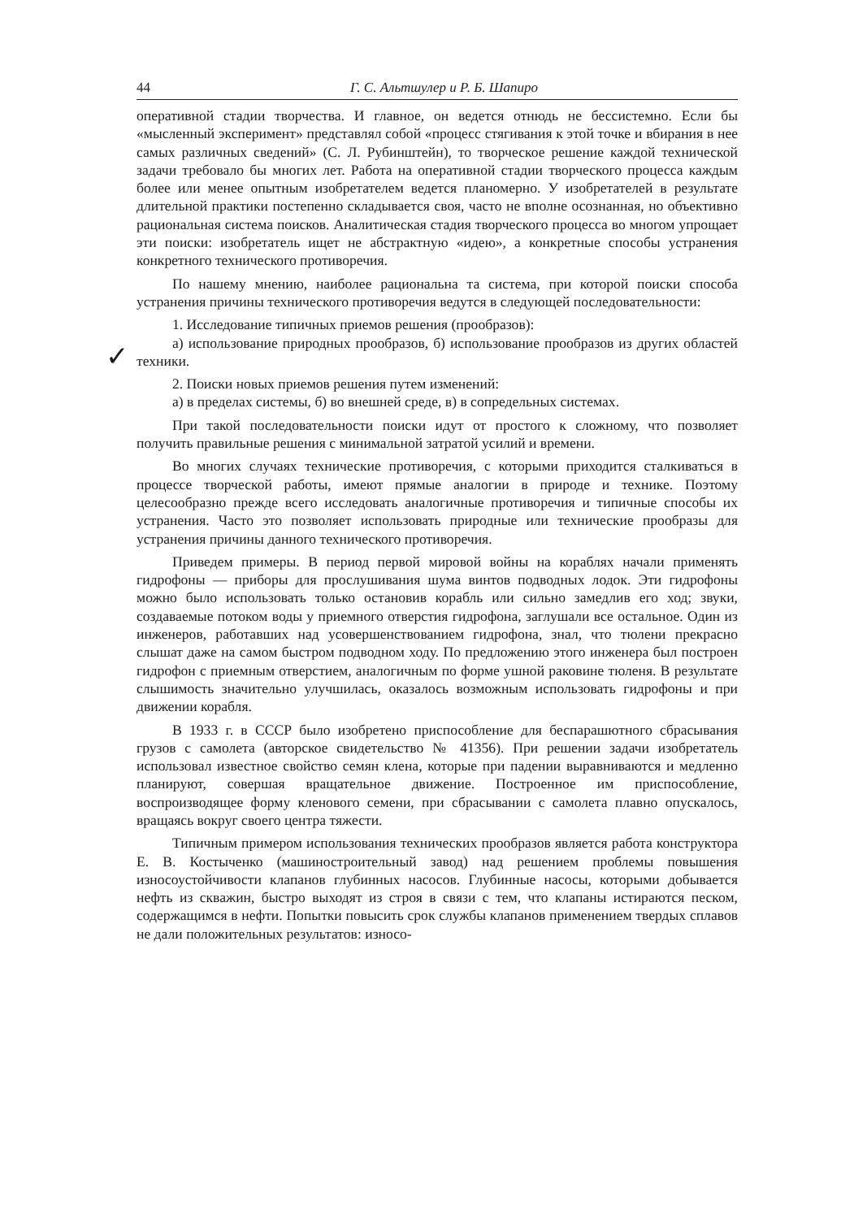44 Г. С. Альтшулер и Р. Б. Шапиро
оперативной стадии творчества. И главное, он ведется отнюдь не бессистемно. Если бы «мысленный эксперимент» представлял собой «процесс стягивания к этой точке и вбирания в нее самых различных сведений» (С. Л. Рубинштейн), то творческое решение каждой технической задачи требовало бы многих лет. Работа на оперативной стадии творческого процесса каждым более или менее опытным изобретателем ведется планомерно. У изобретателей в результате длительной практики постепенно складывается своя, часто не вполне осознанная, но объективно рациональная система поисков. Аналитическая стадия творческого процесса во многом упрощает эти поиски: изобретатель ищет не абстрактную «идею», а конкретные способы устранения конкретного технического противоречия.
✓
По нашему мнению, наиболее рациональна та система, при которой поиски способа устранения причины технического противоречия ведутся в следующей последовательности:
1. Исследование типичных приемов решения (прообразов):
а) использование природных прообразов, б) использование прообразов из других областей техники.
2. Поиски новых приемов решения путем изменений:
а) в пределах системы, б) во внешней среде, в) в сопредельных системах.
При такой последовательности поиски идут от простого к сложному, что позволяет получить правильные решения с минимальной затратой усилий и времени.
Во многих случаях технические противоречия, с которыми приходится сталкиваться в процессе творческой работы, имеют прямые аналогии в природе и технике. Поэтому целесообразно прежде всего исследовать аналогичные противоречия и типичные способы их устранения. Часто это позволяет использовать природные или технические прообразы для устранения причины данного технического противоречия.
Приведем примеры. В период первой мировой войны на кораблях начали применять гидрофоны — приборы для прослушивания шума винтов подводных лодок. Эти гидрофоны можно было использовать только остановив корабль или сильно замедлив его ход; звуки, создаваемые потоком воды у приемного отверстия гидрофона, заглушали все остальное. Один из инженеров, работавших над усовершенствованием гидрофона, знал, что тюлени прекрасно слышат даже на самом быстром подводном ходу. По предложению этого инженера был построен гидрофон с приемным отверстием, аналогичным по форме ушной раковине тюленя. В результате слышимость значительно улучшилась, оказалось возможным использовать гидрофоны и при движении корабля.
В 1933 г. в СССР было изобретено приспособление для беспарашютного сбрасывания грузов с самолета (авторское свидетельство № 41356). При решении задачи изобретатель использовал известное свойство семян клена, которые при падении выравниваются и медленно планируют, совершая вращательное движение. Построенное им приспособление, воспроизводящее форму кленового семени, при сбрасывании с самолета плавно опускалось, вращаясь вокруг своего центра тяжести.
Типичным примером использования технических прообразов является работа конструктора Е. В. Костыченко (машиностроительный завод) над решением проблемы повышения износоустойчивости клапанов глубинных насосов. Глубинные насосы, которыми добывается нефть из скважин, быстро выходят из строя в связи с тем, что клапаны истираются песком, содержащимся в нефти. Попытки повысить срок службы клапанов применением твердых сплавов не дали положительных результатов: износо-